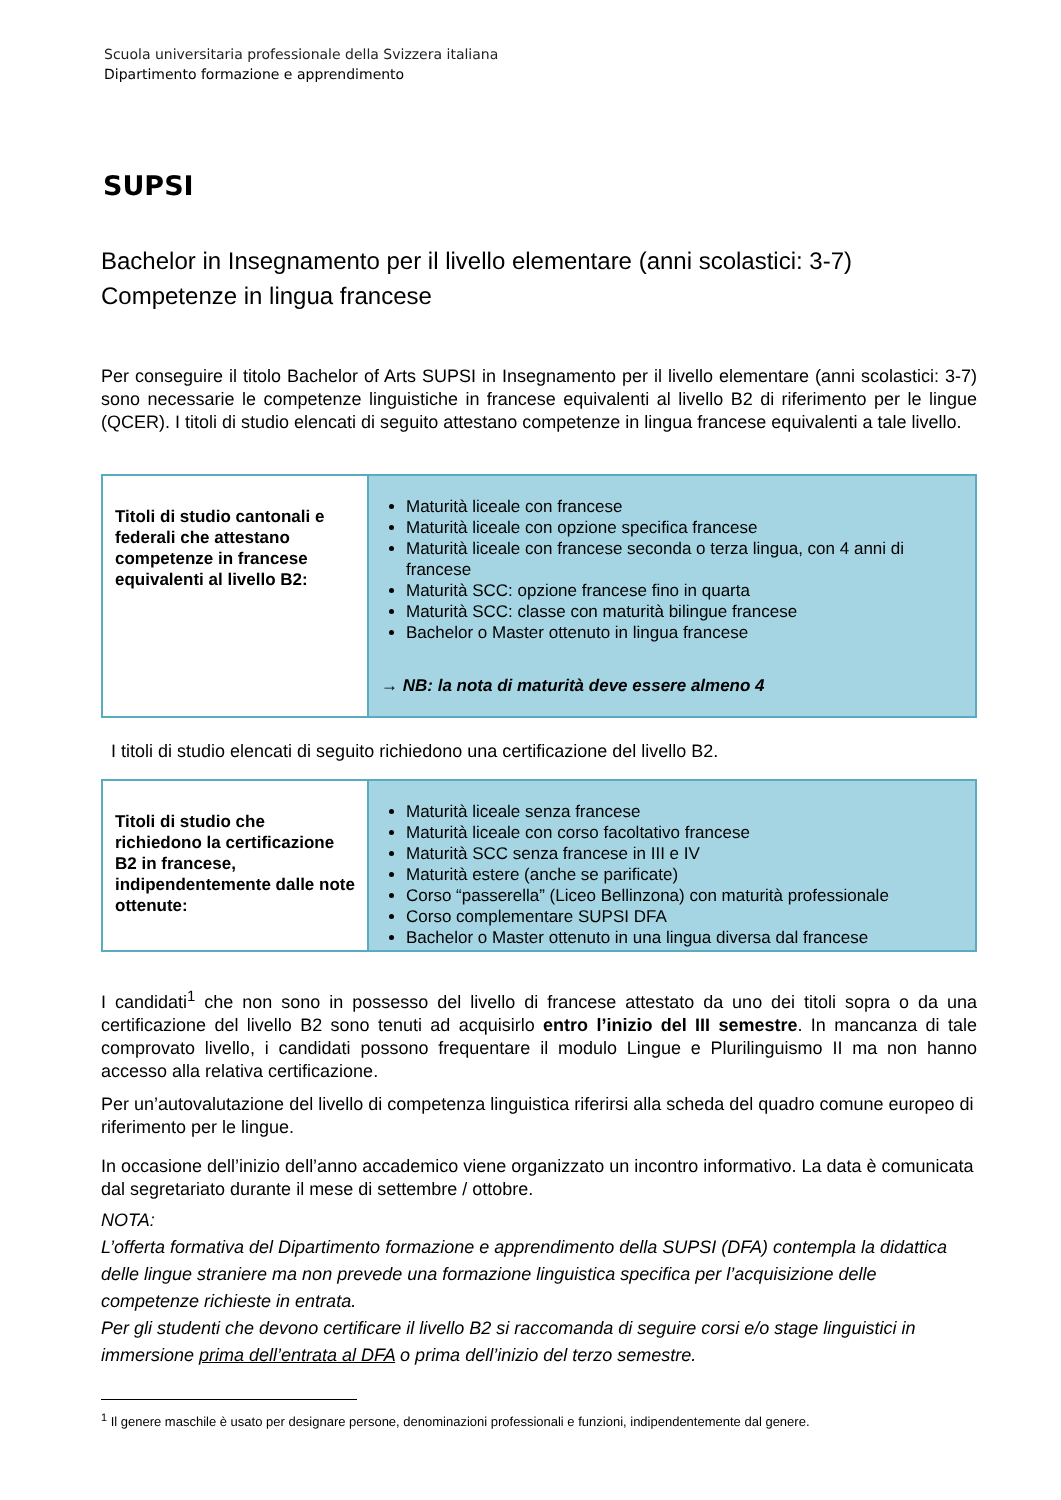Scuola universitaria professionale della Svizzera italiana
Dipartimento formazione e apprendimento
SUPSI
Bachelor in Insegnamento per il livello elementare (anni scolastici: 3-7)
Competenze in lingua francese
Per conseguire il titolo Bachelor of Arts SUPSI in Insegnamento per il livello elementare (anni scolastici: 3-7) sono necessarie le competenze linguistiche in francese equivalenti al livello B2 di riferimento per le lingue (QCER). I titoli di studio elencati di seguito attestano competenze in lingua francese equivalenti a tale livello.
| Titoli di studio cantonali e federali che attestano competenze in francese equivalenti al livello B2: | Maturità liceale con francese Maturità liceale con opzione specifica francese Maturità liceale con francese seconda o terza lingua, con 4 anni di francese Maturità SCC: opzione francese fino in quarta Maturità SCC: classe con maturità bilingue francese Bachelor o Master ottenuto in lingua francese → NB: la nota di maturità deve essere almeno 4 |
I titoli di studio elencati di seguito richiedono una certificazione del livello B2.
| Titoli di studio che richiedono la certificazione B2 in francese, indipendentemente dalle note ottenute: | Maturità liceale senza francese Maturità liceale con corso facoltativo francese Maturità SCC senza francese in III e IV Maturità estere (anche se parificate) Corso “passerella” (Liceo Bellinzona) con maturità professionale Corso complementare SUPSI DFA Bachelor o Master ottenuto in una lingua diversa dal francese |
I candidati<sup>1</sup> che non sono in possesso del livello di francese attestato da uno dei titoli sopra o da una certificazione del livello B2 sono tenuti ad acquisirlo entro l’inizio del III semestre. In mancanza di tale comprovato livello, i candidati possono frequentare il modulo Lingue e Plurilinguismo II ma non hanno accesso alla relativa certificazione.
Per un’autovalutazione del livello di competenza linguistica riferirsi alla scheda del quadro comune europeo di riferimento per le lingue.
In occasione dell’inizio dell’anno accademico viene organizzato un incontro informativo. La data è comunicata dal segretariato durante il mese di settembre / ottobre.
NOTA:
L’offerta formativa del Dipartimento formazione e apprendimento della SUPSI (DFA) contempla la didattica delle lingue straniere ma non prevede una formazione linguistica specifica per l’acquisizione delle competenze richieste in entrata.
Per gli studenti che devono certificare il livello B2 si raccomanda di seguire corsi e/o stage linguistici in immersione prima dell’entrata al DFA o prima dell’inizio del terzo semestre.
<sup>1</sup> Il genere maschile è usato per designare persone, denominazioni professionali e funzioni, indipendentemente dal genere.